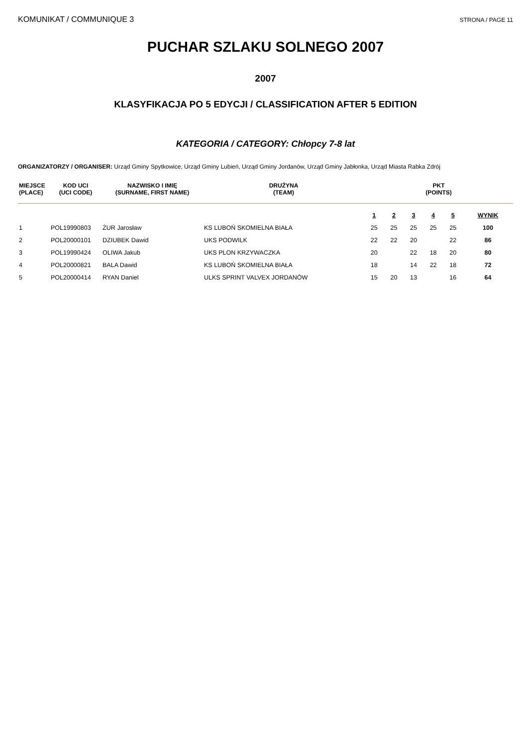KOMUNIKAT / COMMUNIQUE 3 STRONA / PAGE 11
PUCHAR SZLAKU SOLNEGO 2007
2007
KLASYFIKACJA PO 5 EDYCJI / CLASSIFICATION AFTER 5 EDITION
KATEGORIA / CATEGORY: Chłopcy 7-8 lat
ORGANIZATORZY / ORGANISER: Urząd Gminy Spytkowice, Urząd Gminy Lubień, Urząd Gminy Jordanów, Urząd Gminy Jabłonka, Urząd Miasta Rabka Zdrój
| MIEJSCE (PLACE) | KOD UCI (UCI CODE) | NAZWISKO I IMIĘ (SURNAME, FIRST NAME) | DRUŻYNA (TEAM) | PKT (POINTS) | | | | | |
| --- | --- | --- | --- | --- | --- | --- | --- | --- | --- |
| | | | | 1 | 2 | 3 | 4 | 5 | WYNIK |
| 1 | POL19990803 | ŻUR Jarosław | KS LUBOŃ SKOMIELNA BIAŁA | 25 | 25 | 25 | 25 | 25 | 100 |
| 2 | POL20000101 | DZIUBEK Dawid | UKS PODWILK | 22 | 22 | 20 | | 22 | 86 |
| 3 | POL19990424 | OLIWA Jakub | UKS PLON KRZYWACZKA | 20 | | 22 | 18 | 20 | 80 |
| 4 | POL20000821 | BALA Dawid | KS LUBOŃ SKOMIELNA BIAŁA | 18 | | 14 | 22 | 18 | 72 |
| 5 | POL20000414 | RYAN Daniel | ULKS SPRINT VALVEX JORDANÓW | 15 | 20 | 13 | | 16 | 64 |